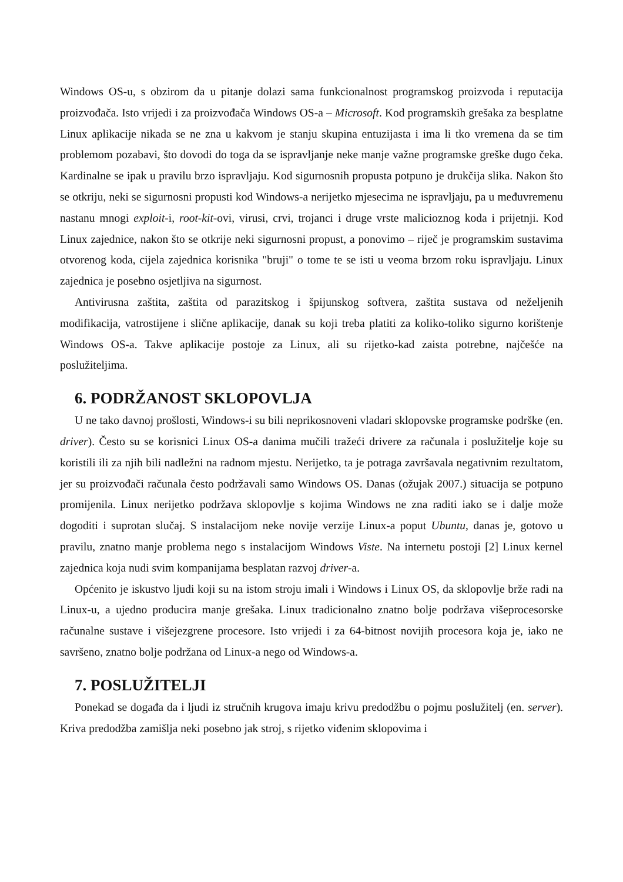Windows OS-u, s obzirom da u pitanje dolazi sama funkcionalnost programskog proizvoda i reputacija proizvođača. Isto vrijedi i za proizvođača Windows OS-a – Microsoft. Kod programskih grešaka za besplatne Linux aplikacije nikada se ne zna u kakvom je stanju skupina entuzijasta i ima li tko vremena da se tim problemom pozabavi, što dovodi do toga da se ispravljanje neke manje važne programske greške dugo čeka. Kardinalne se ipak u pravilu brzo ispravljaju. Kod sigurnosnih propusta potpuno je drukčija slika. Nakon što se otkriju, neki se sigurnosni propusti kod Windows-a nerijetko mjesecima ne ispravljaju, pa u međuvremenu nastanu mnogi exploit-i, root-kit-ovi, virusi, crvi, trojanci i druge vrste malicioznog koda i prijetnji. Kod Linux zajednice, nakon što se otkrije neki sigurnosni propust, a ponovimo – riječ je programskim sustavima otvorenog koda, cijela zajednica korisnika "bruji" o tome te se isti u veoma brzom roku ispravljaju. Linux zajednica je posebno osjetljiva na sigurnost.
Antivirusna zaštita, zaštita od parazitskog i špijunskog softvera, zaštita sustava od neželjenih modifikacija, vatrostijene i slične aplikacije, danak su koji treba platiti za koliko-toliko sigurno korištenje Windows OS-a. Takve aplikacije postoje za Linux, ali su rijetko-kad zaista potrebne, najčešće na poslužiteljima.
6. PODRŽANOST SKLOPOVLJA
U ne tako davnoj prošlosti, Windows-i su bili neprikosnoveni vladari sklopovske programske podrške (en. driver). Često su se korisnici Linux OS-a danima mučili tražeći drivere za računala i poslužitelje koje su koristili ili za njih bili nadležni na radnom mjestu. Nerijetko, ta je potraga završavala negativnim rezultatom, jer su proizvođači računala često podržavali samo Windows OS. Danas (ožujak 2007.) situacija se potpuno promijenila. Linux nerijetko podržava sklopovlje s kojima Windows ne zna raditi iako se i dalje može dogoditi i suprotan slučaj. S instalacijom neke novije verzije Linux-a poput Ubuntu, danas je, gotovo u pravilu, znatno manje problema nego s instalacijom Windows Viste. Na internetu postoji [2] Linux kernel zajednica koja nudi svim kompanijama besplatan razvoj driver-a.
Općenito je iskustvo ljudi koji su na istom stroju imali i Windows i Linux OS, da sklopovlje brže radi na Linux-u, a ujedno producira manje grešaka. Linux tradicionalno znatno bolje podržava višeprocesorske računalne sustave i višejezgrene procesore. Isto vrijedi i za 64-bitnost novijih procesora koja je, iako ne savršeno, znatno bolje podržana od Linux-a nego od Windows-a.
7. POSLUŽITELJI
Ponekad se događa da i ljudi iz stručnih krugova imaju krivu predodžbu o pojmu poslužitelj (en. server). Kriva predodžba zamišlja neki posebno jak stroj, s rijetko viđenim sklopovima i